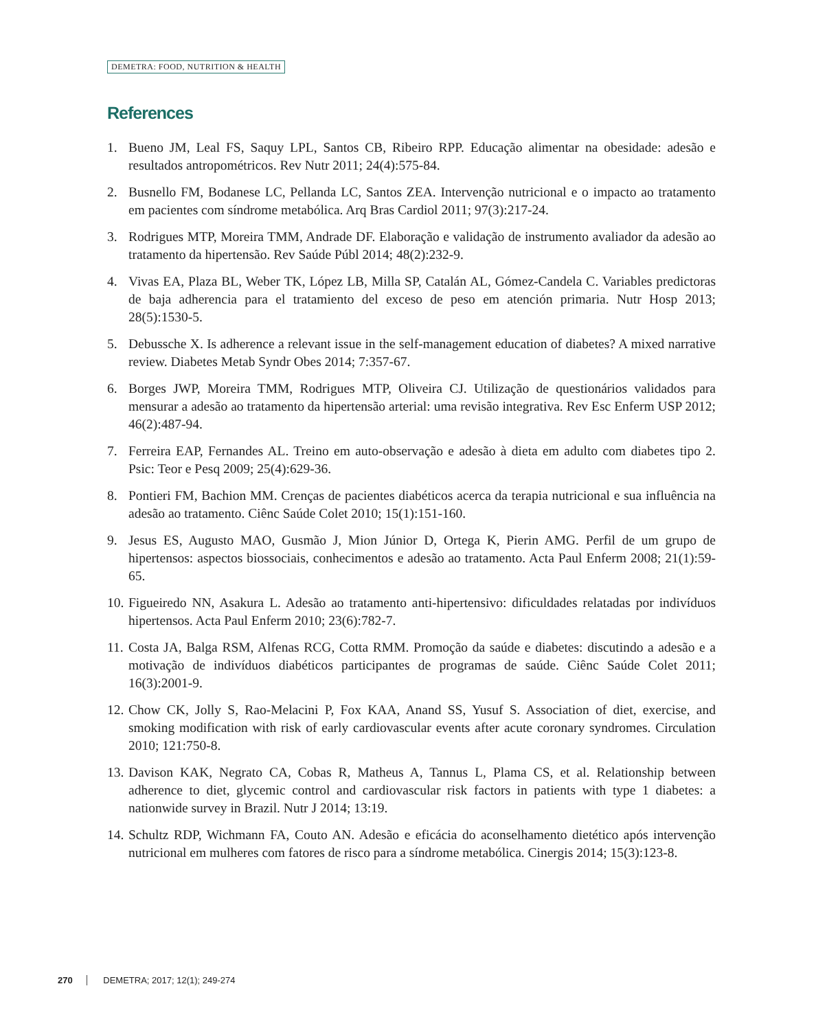DEMETRA: FOOD, NUTRITION & HEALTH
References
1. Bueno JM, Leal FS, Saquy LPL, Santos CB, Ribeiro RPP. Educação alimentar na obesidade: adesão e resultados antropométricos. Rev Nutr 2011; 24(4):575-84.
2. Busnello FM, Bodanese LC, Pellanda LC, Santos ZEA. Intervenção nutricional e o impacto ao tratamento em pacientes com síndrome metabólica. Arq Bras Cardiol 2011; 97(3):217-24.
3. Rodrigues MTP, Moreira TMM, Andrade DF. Elaboração e validação de instrumento avaliador da adesão ao tratamento da hipertensão. Rev Saúde Públ 2014; 48(2):232-9.
4. Vivas EA, Plaza BL, Weber TK, López LB, Milla SP, Catalán AL, Gómez-Candela C. Variables predictoras de baja adherencia para el tratamiento del exceso de peso em atención primaria. Nutr Hosp 2013; 28(5):1530-5.
5. Debussche X. Is adherence a relevant issue in the self-management education of diabetes? A mixed narrative review. Diabetes Metab Syndr Obes 2014; 7:357-67.
6. Borges JWP, Moreira TMM, Rodrigues MTP, Oliveira CJ. Utilização de questionários validados para mensurar a adesão ao tratamento da hipertensão arterial: uma revisão integrativa. Rev Esc Enferm USP 2012; 46(2):487-94.
7. Ferreira EAP, Fernandes AL. Treino em auto-observação e adesão à dieta em adulto com diabetes tipo 2. Psic: Teor e Pesq 2009; 25(4):629-36.
8. Pontieri FM, Bachion MM. Crenças de pacientes diabéticos acerca da terapia nutricional e sua influência na adesão ao tratamento. Ciênc Saúde Colet 2010; 15(1):151-160.
9. Jesus ES, Augusto MAO, Gusmão J, Mion Júnior D, Ortega K, Pierin AMG. Perfil de um grupo de hipertensos: aspectos biossociais, conhecimentos e adesão ao tratamento. Acta Paul Enferm 2008; 21(1):59-65.
10. Figueiredo NN, Asakura L. Adesão ao tratamento anti-hipertensivo: dificuldades relatadas por indivíduos hipertensos. Acta Paul Enferm 2010; 23(6):782-7.
11. Costa JA, Balga RSM, Alfenas RCG, Cotta RMM. Promoção da saúde e diabetes: discutindo a adesão e a motivação de indivíduos diabéticos participantes de programas de saúde. Ciênc Saúde Colet 2011; 16(3):2001-9.
12. Chow CK, Jolly S, Rao-Melacini P, Fox KAA, Anand SS, Yusuf S. Association of diet, exercise, and smoking modification with risk of early cardiovascular events after acute coronary syndromes. Circulation 2010; 121:750-8.
13. Davison KAK, Negrato CA, Cobas R, Matheus A, Tannus L, Plama CS, et al. Relationship between adherence to diet, glycemic control and cardiovascular risk factors in patients with type 1 diabetes: a nationwide survey in Brazil. Nutr J 2014; 13:19.
14. Schultz RDP, Wichmann FA, Couto AN. Adesão e eficácia do aconselhamento dietético após intervenção nutricional em mulheres com fatores de risco para a síndrome metabólica. Cinergis 2014; 15(3):123-8.
270 DEMETRA; 2017; 12(1); 249-274